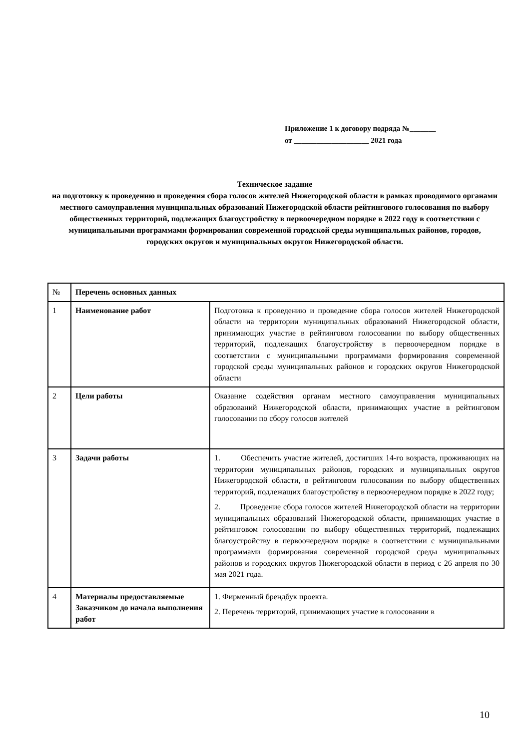Приложение 1 к договору подряда №_______
от ____________________ 2021 года
Техническое задание
на подготовку к проведению и проведения сбора голосов жителей Нижегородской области в рамках проводимого органами местного самоуправления муниципальных образований Нижегородской области рейтингового голосования по выбору общественных территорий, подлежащих благоустройству в первоочередном порядке в 2022 году в соответствии с муниципальными программами формирования современной городской среды муниципальных районов, городов, городских округов и муниципальных округов Нижегородской области.
| № | Перечень основных данных | |
| 1 | Наименование работ | Подготовка к проведению и проведение сбора голосов жителей Нижегородской области на территории муниципальных образований Нижегородской области, принимающих участие в рейтинговом голосовании по выбору общественных территорий, подлежащих благоустройству в первоочередном порядке в соответствии с муниципальными программами формирования современной городской среды муниципальных районов и городских округов Нижегородской области |
| 2 | Цели работы | Оказание содействия органам местного самоуправления муниципальных образований Нижегородской области, принимающих участие в рейтинговом голосовании по сбору голосов жителей |
| 3 | Задачи работы | 1. Обеспечить участие жителей, достигших 14-го возраста, проживающих на территории муниципальных районов, городских и муниципальных округов Нижегородской области, в рейтинговом голосовании по выбору общественных территорий, подлежащих благоустройству в первоочередном порядке в 2022 году; 2. Проведение сбора голосов жителей Нижегородской области на территории муниципальных образований Нижегородской области, принимающих участие в рейтинговом голосовании по выбору общественных территорий, подлежащих благоустройству в первоочередном порядке в соответствии с муниципальными программами формирования современной городской среды муниципальных районов и городских округов Нижегородской области в период с 26 апреля по 30 мая 2021 года. |
| 4 | Материалы предоставляемые Заказчиком до начала выполнения работ | 1. Фирменный брендбук проекта. 2. Перечень территорий, принимающих участие в голосовании в |
10